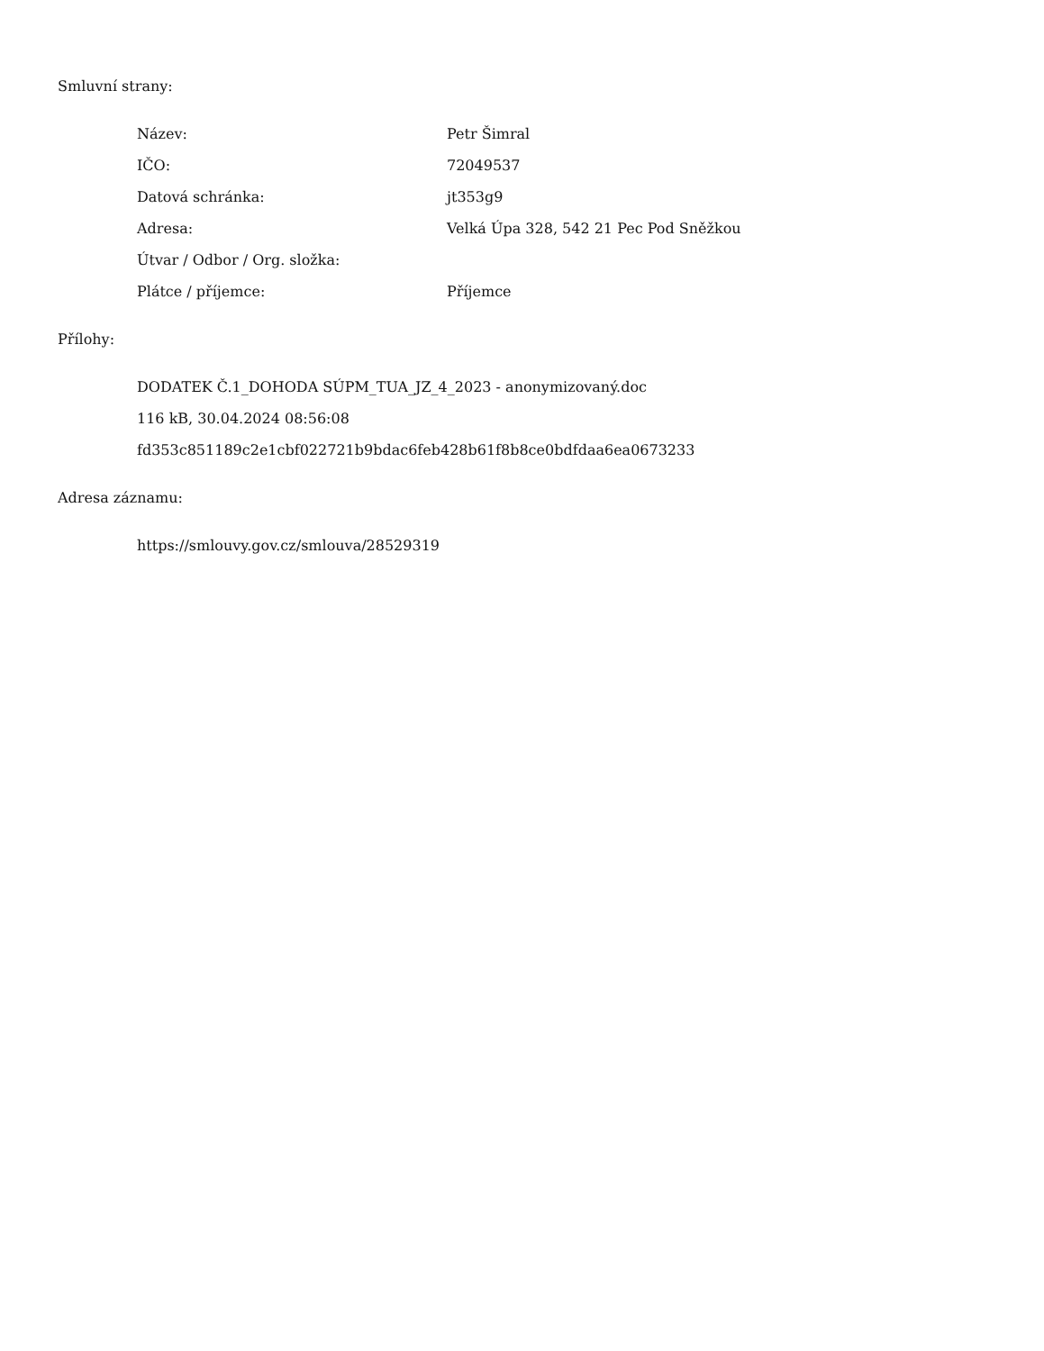Smluvní strany:
| Název: | Petr Šimral |
| IČO: | 72049537 |
| Datová schránka: | jt353g9 |
| Adresa: | Velká Úpa 328, 542 21 Pec Pod Sněžkou |
| Útvar / Odbor / Org. složka: | |
| Plátce / příjemce: | Příjemce |
Přílohy:
DODATEK Č.1_DOHODA SÚPM_TUA_JZ_4_2023 - anonymizovaný.doc
116 kB, 30.04.2024 08:56:08
fd353c851189c2e1cbf022721b9bdac6feb428b61f8b8ce0bdfdaa6ea0673233
Adresa záznamu:
https://smlouvy.gov.cz/smlouva/28529319